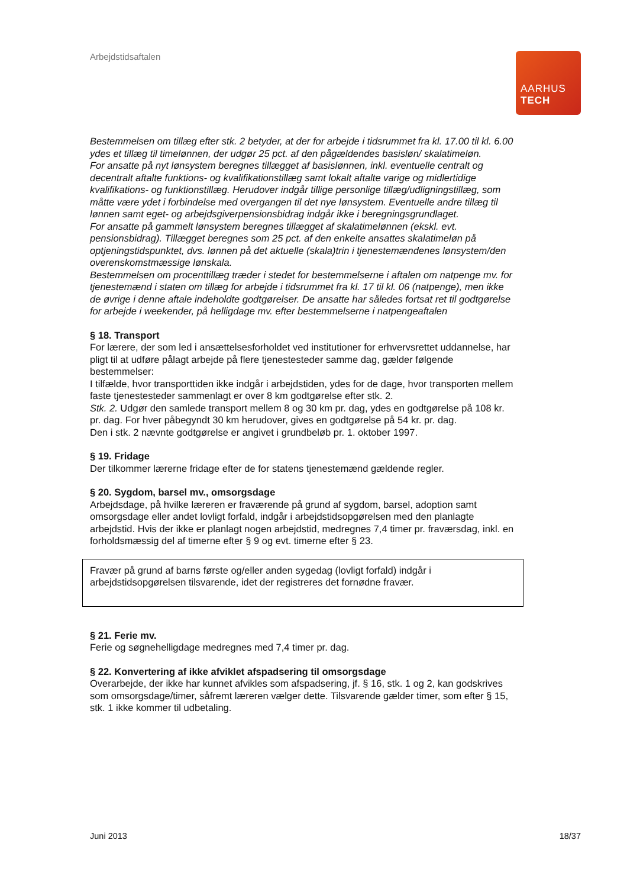Arbejdstidsaftalen
AARHUS
TECH
Bestemmelsen om tillæg efter stk. 2 betyder, at der for arbejde i tidsrummet fra kl. 17.00 til kl. 6.00 ydes et tillæg til timelønnen, der udgør 25 pct. af den pågældendes basisløn/ skalatimeløn.
For ansatte på nyt lønsystem beregnes tillægget af basislønnen, inkl. eventuelle centralt og decentralt aftalte funktions- og kvalifikationstillæg samt lokalt aftalte varige og midlertidige kvalifikations- og funktionstillæg. Herudover indgår tillige personlige tillæg/udligningstillæg, som måtte være ydet i forbindelse med overgangen til det nye lønsystem. Eventuelle andre tillæg til lønnen samt eget- og arbejdsgiverpensionsbidrag indgår ikke i beregningsgrundlaget.
For ansatte på gammelt lønsystem beregnes tillægget af skalatimelønnen (ekskl. evt. pensionsbidrag). Tillægget beregnes som 25 pct. af den enkelte ansattes skalatimeløn på optjeningstidspunktet, dvs. lønnen på det aktuelle (skala)trin i tjenestemændenes lønsystem/den overenskomstmæssige lønskala.
Bestemmelsen om procenttillæg træder i stedet for bestemmelserne i aftalen om natpenge mv. for tjenestemænd i staten om tillæg for arbejde i tidsrummet fra kl. 17 til kl. 06 (natpenge), men ikke de øvrige i denne aftale indeholdte godtgørelser. De ansatte har således fortsat ret til godtgørelse for arbejde i weekender, på helligdage mv. efter bestemmelserne i natpengeaftalen
§ 18. Transport
For lærere, der som led i ansættelsesforholdet ved institutioner for erhvervsrettet uddannelse, har pligt til at udføre pålagt arbejde på flere tjenestesteder samme dag, gælder følgende bestemmelser:
I tilfælde, hvor transporttiden ikke indgår i arbejdstiden, ydes for de dage, hvor transporten mellem faste tjenestesteder sammenlagt er over 8 km godtgørelse efter stk. 2.
Stk. 2. Udgør den samlede transport mellem 8 og 30 km pr. dag, ydes en godtgørelse på 108 kr. pr. dag. For hver påbegyndt 30 km herudover, gives en godtgørelse på 54 kr. pr. dag.
Den i stk. 2 nævnte godtgørelse er angivet i grundbeløb pr. 1. oktober 1997.
§ 19. Fridage
Der tilkommer lærerne fridage efter de for statens tjenestemænd gældende regler.
§ 20. Sygdom, barsel mv., omsorgsdage
Arbejdsdage, på hvilke læreren er fraværende på grund af sygdom, barsel, adoption samt omsorgsdage eller andet lovligt forfald, indgår i arbejdstidsopgørelsen med den planlagte arbejdstid. Hvis der ikke er planlagt nogen arbejdstid, medregnes 7,4 timer pr. fraværsdag, inkl. en forholdsmæssig del af timerne efter § 9 og evt. timerne efter § 23.
Fravær på grund af barns første og/eller anden sygedag (lovligt forfald) indgår i arbejdstidsopgørelsen tilsvarende, idet der registreres det fornødne fravær.
§ 21. Ferie mv.
Ferie og søgnehelligdage medregnes med 7,4 timer pr. dag.
§ 22. Konvertering af ikke afviklet afspadsering til omsorgsdage
Overarbejde, der ikke har kunnet afvikles som afspadsering, jf. § 16, stk. 1 og 2, kan godskrives som omsorgsdage/timer, såfremt læreren vælger dette. Tilsvarende gælder timer, som efter § 15, stk. 1 ikke kommer til udbetaling.
Juni 2013 18/37